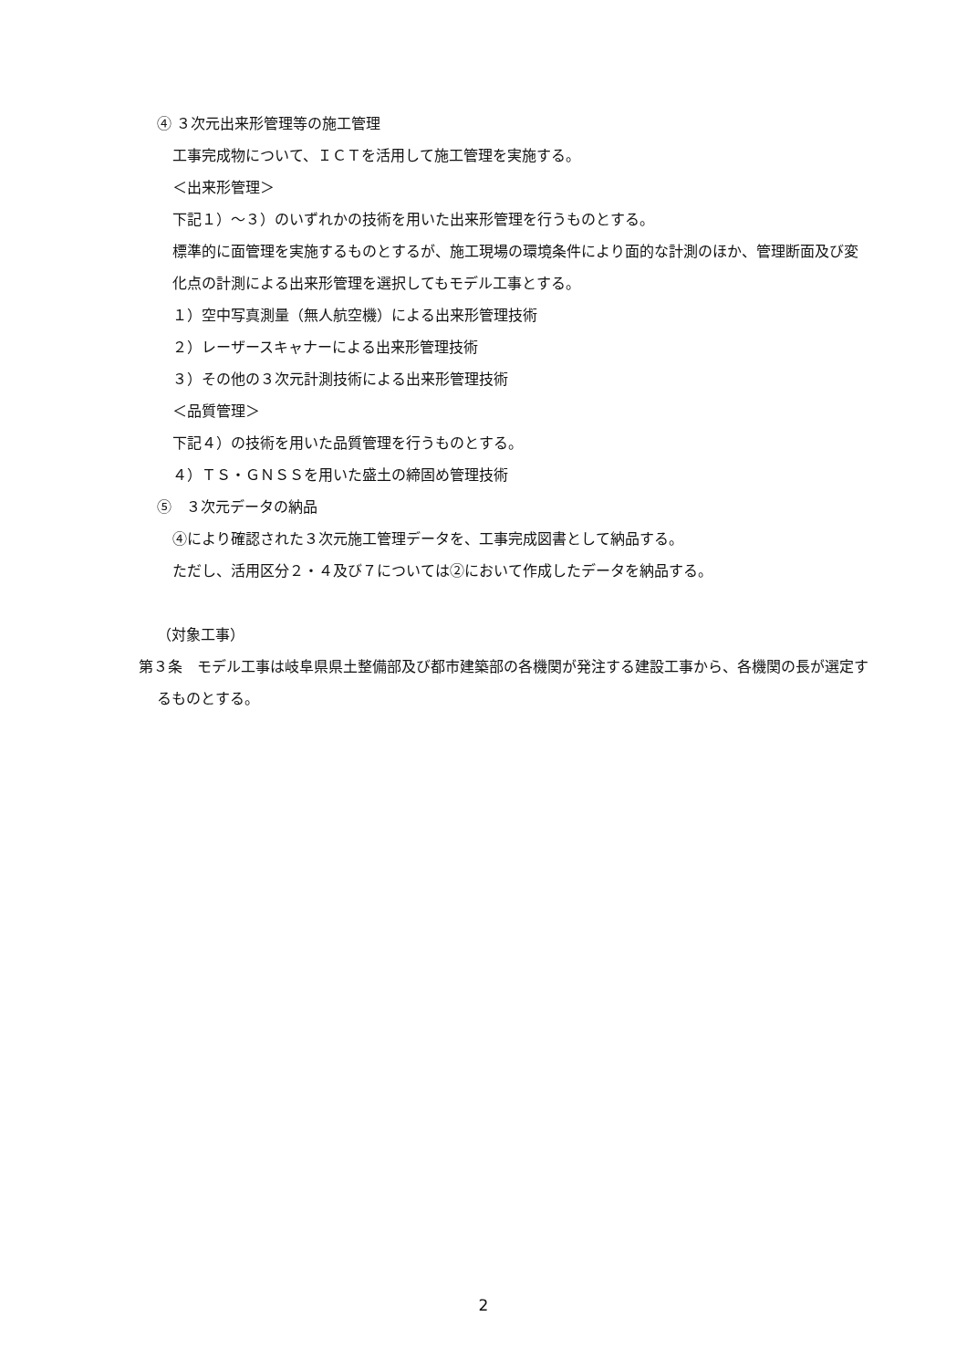④ ３次元出来形管理等の施工管理
工事完成物について、ＩＣＴを活用して施工管理を実施する。
＜出来形管理＞
下記１）～３）のいずれかの技術を用いた出来形管理を行うものとする。
標準的に面管理を実施するものとするが、施工現場の環境条件により面的な計測のほか、管理断面及び変化点の計測による出来形管理を選択してもモデル工事とする。
１）空中写真測量（無人航空機）による出来形管理技術
２）レーザースキャナーによる出来形管理技術
３）その他の３次元計測技術による出来形管理技術
＜品質管理＞
下記４）の技術を用いた品質管理を行うものとする。
４）ＴＳ・ＧＮＳＳを用いた盛土の締固め管理技術
⑤　３次元データの納品
④により確認された３次元施工管理データを、工事完成図書として納品する。
ただし、活用区分２・４及び７については②において作成したデータを納品する。
（対象工事）
第３条　モデル工事は岐阜県県土整備部及び都市建築部の各機関が発注する建設工事から、各機関の長が選定するものとする。
2